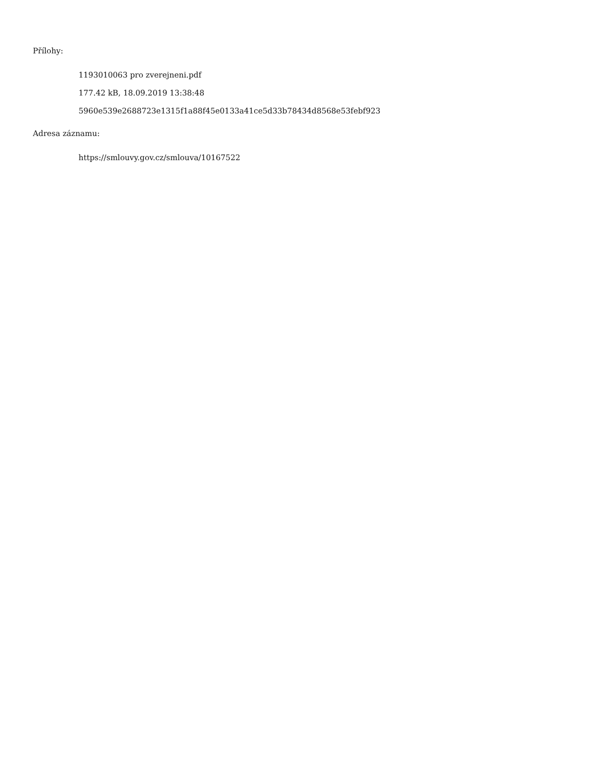Přílohy:
1193010063 pro zverejneni.pdf
177.42 kB, 18.09.2019 13:38:48
5960e539e2688723e1315f1a88f45e0133a41ce5d33b78434d8568e53febf923
Adresa záznamu:
https://smlouvy.gov.cz/smlouva/10167522